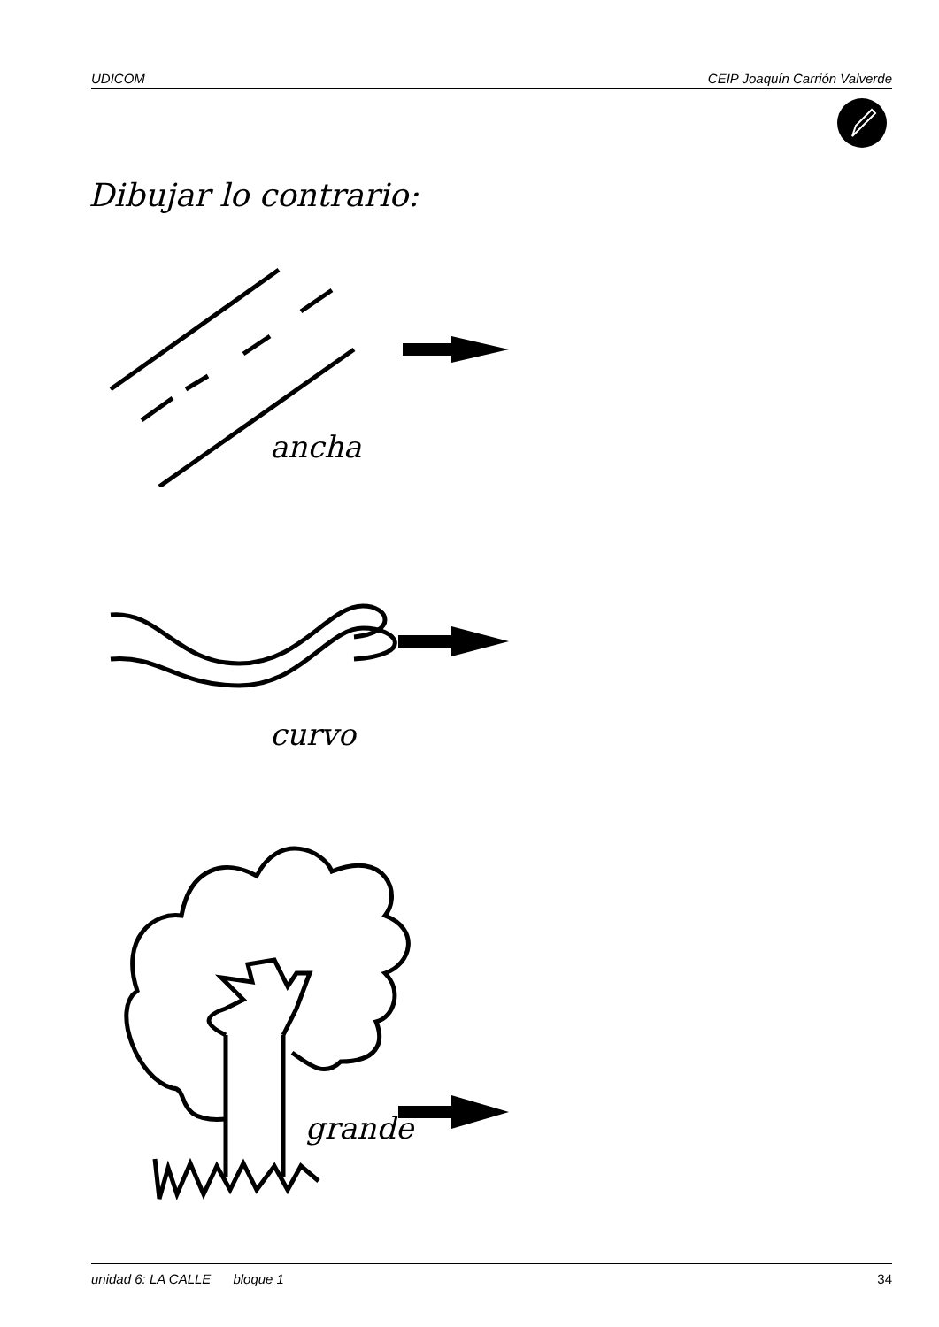UDICOM CEIP Joaquín Carrión Valverde
Dibujar lo contrario:
ancha
curvo
grande
unidad 6: LA CALLE bloque 1 34